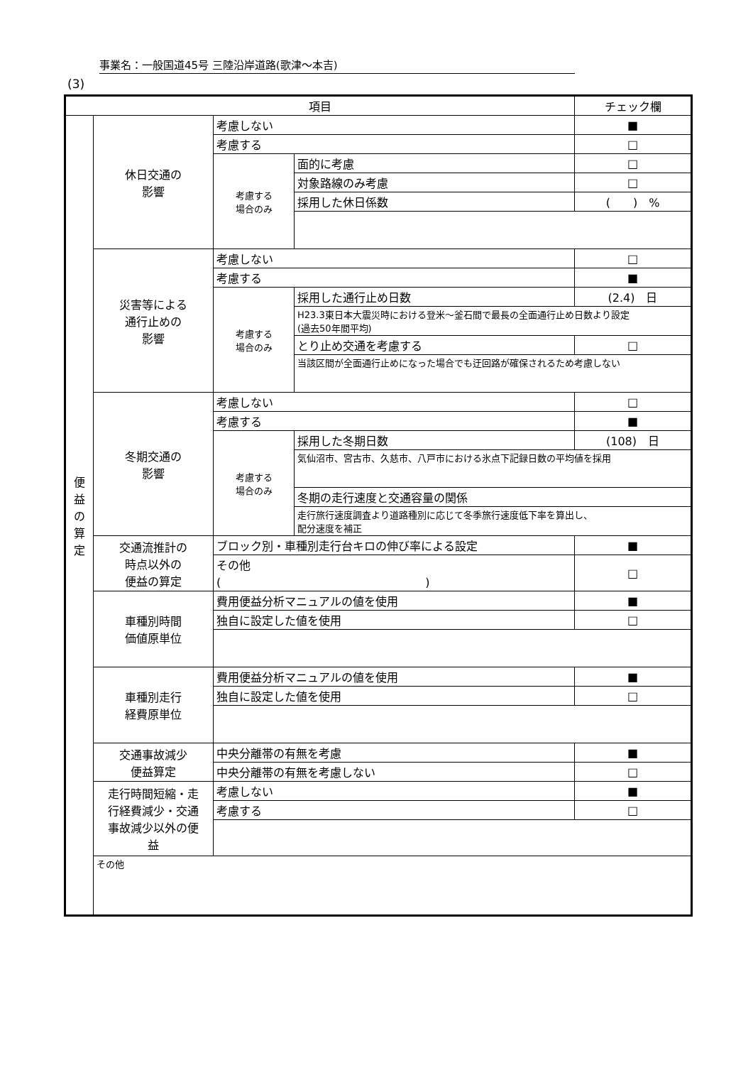事業名：一般国道45号 三陸沿岸道路(歌津～本吉)
(3)
| 項目 | | | | チェック欄 |
| --- | --- | --- | --- | --- |
| 便 益 の 算 定 | 休日交通の 影響 | 考慮しない | | ■ |
| | | 考慮する | | □ |
| | | 考慮する 場合のみ | 面的に考慮 | □ |
| | | | 対象路線のみ考慮 | □ |
| | | | 採用した休日係数 | ( ) % |
| | 災害等による 通行止めの 影響 | 考慮しない | | □ |
| | | 考慮する | | ■ |
| | | 考慮する 場合のみ | 採用した通行止め日数 | (2.4) 日 |
| | | | H23.3東日本大震災時における登米～釜石間で最長の全面通行止め日数より設定 (過去50年間平均) | |
| | | | とり止め交通を考慮する | □ |
| | | | 当該区間が全面通行止めになった場合でも迂回路が確保されるため考慮しない | |
| | 冬期交通の 影響 | 考慮しない | | □ |
| | | 考慮する | | ■ |
| | | 考慮する 場合のみ | 採用した冬期日数 | (108) 日 |
| | | | 気仙沼市、宮古市、久慈市、八戸市における氷点下記録日数の平均値を採用 | |
| | | | 冬期の走行速度と交通容量の関係 | |
| | | | 走行旅行速度調査より道路種別に応じて冬季旅行速度低下率を算出し、 配分速度を補正 | |
| | 交通流推計の 時点以外の 便益の算定 | ブロック別・車種別走行台キロの伸び率による設定 | | ■ |
| | | その他 ( ) | | □ |
| | 車種別時間 価値原単位 | 費用便益分析マニュアルの値を使用 | | ■ |
| | | 独自に設定した値を使用 | | □ |
| | 車種別走行 経費原単位 | 費用便益分析マニュアルの値を使用 | | ■ |
| | | 独自に設定した値を使用 | | □ |
| | 交通事故減少 便益算定 | 中央分離帯の有無を考慮 | | ■ |
| | | 中央分離帯の有無を考慮しない | | □ |
| | 走行時間短縮・走 行経費減少・交通 事故減少以外の便 益 | 考慮しない | | ■ |
| | | 考慮する | | □ |
| | その他 | | | |